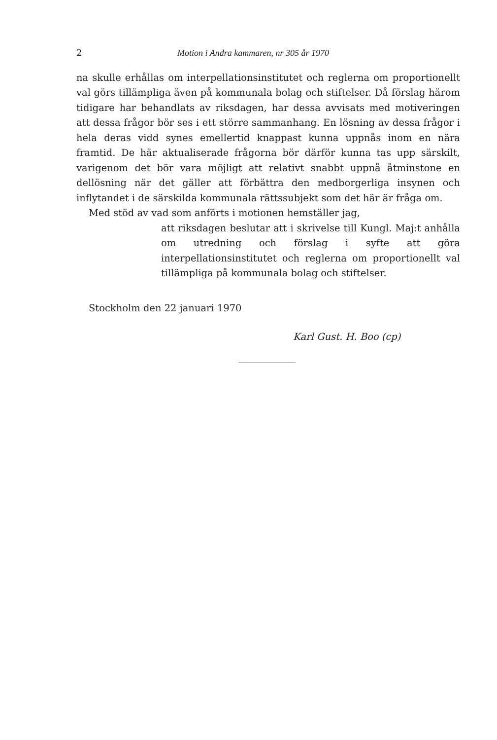2 Motion i Andra kammaren, nr 305 år 1970
na skulle erhållas om interpellationsinstitutet och reglerna om proportionellt val görs tillämpliga även på kommunala bolag och stiftelser. Då förslag härom tidigare har behandlats av riksdagen, har dessa avvisats med motiveringen att dessa frågor bör ses i ett större sammanhang. En lösning av dessa frågor i hela deras vidd synes emellertid knappast kunna uppnås inom en nära framtid. De här aktualiserade frågorna bör därför kunna tas upp särskilt, varigenom det bör vara möjligt att relativt snabbt uppnå åtminstone en dellösning när det gäller att förbättra den medborgerliga insynen och inflytandet i de särskilda kommunala rättssubjekt som det här är fråga om.
Med stöd av vad som anförts i motionen hemställer jag,
att riksdagen beslutar att i skrivelse till Kungl. Maj:t anhålla om utredning och förslag i syfte att göra interpellationsinstitutet och reglerna om proportionellt val tillämpliga på kommunala bolag och stiftelser.
Stockholm den 22 januari 1970
Karl Gust. H. Boo (cp)